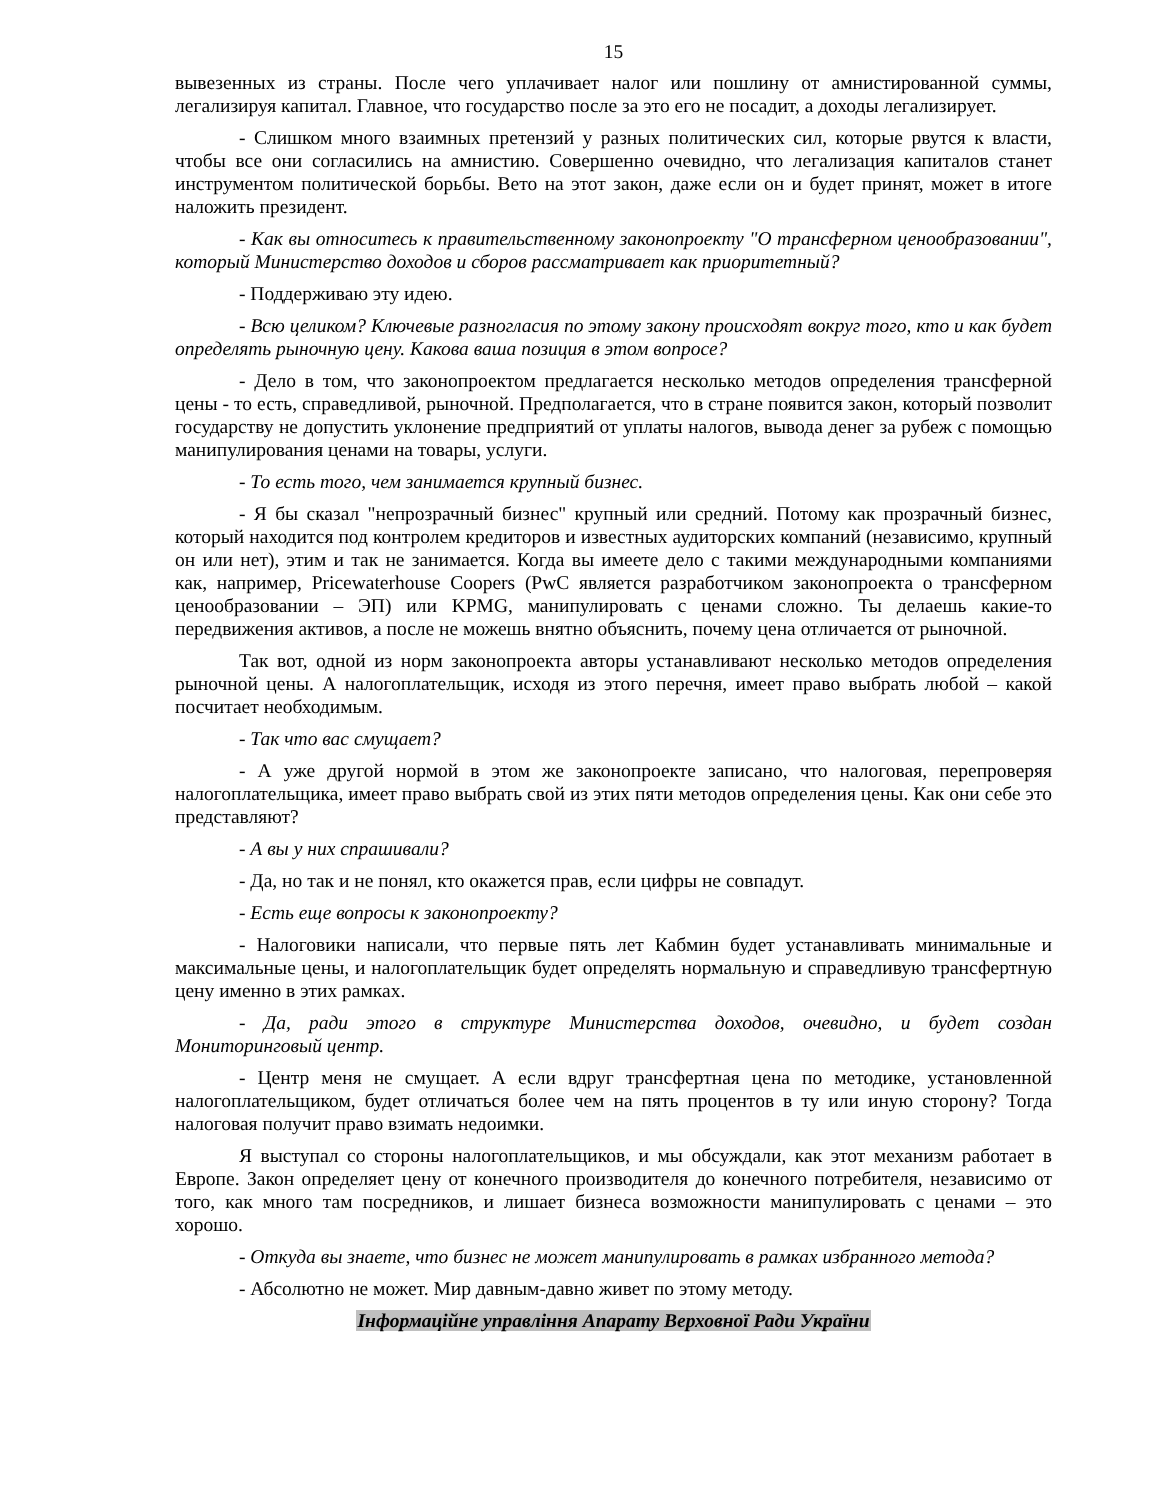15
вывезенных из страны. После чего уплачивает налог или пошлину от амнистированной суммы, легализируя капитал. Главное, что государство после за это его не посадит, а доходы легализирует.
- Слишком много взаимных претензий у разных политических сил, которые рвутся к власти, чтобы все они согласились на амнистию. Совершенно очевидно, что легализация капиталов станет инструментом политической борьбы. Вето на этот закон, даже если он и будет принят, может в итоге наложить президент.
- Как вы относитесь к правительственному законопроекту "О трансферном ценообразовании", который Министерство доходов и сборов рассматривает как приоритетный?
- Поддерживаю эту идею.
- Всю целиком? Ключевые разногласия по этому закону происходят вокруг того, кто и как будет определять рыночную цену. Какова ваша позиция в этом вопросе?
- Дело в том, что законопроектом предлагается несколько методов определения трансферной цены - то есть, справедливой, рыночной. Предполагается, что в стране появится закон, который позволит государству не допустить уклонение предприятий от уплаты налогов, вывода денег за рубеж с помощью манипулирования ценами на товары, услуги.
- То есть того, чем занимается крупный бизнес.
- Я бы сказал "непрозрачный бизнес" крупный или средний. Потому как прозрачный бизнес, который находится под контролем кредиторов и известных аудиторских компаний (независимо, крупный он или нет), этим и так не занимается. Когда вы имеете дело с такими международными компаниями как, например, Pricewaterhouse Coopers (PwC является разработчиком законопроекта о трансферном ценообразовании – ЭП) или KPMG, манипулировать с ценами сложно. Ты делаешь какие-то передвижения активов, а после не можешь внятно объяснить, почему цена отличается от рыночной.
Так вот, одной из норм законопроекта авторы устанавливают несколько методов определения рыночной цены. А налогоплательщик, исходя из этого перечня, имеет право выбрать любой – какой посчитает необходимым.
- Так что вас смущает?
- А уже другой нормой в этом же законопроекте записано, что налоговая, перепроверяя налогоплательщика, имеет право выбрать свой из этих пяти методов определения цены. Как они себе это представляют?
- А вы у них спрашивали?
- Да, но так и не понял, кто окажется прав, если цифры не совпадут.
- Есть еще вопросы к законопроекту?
- Налоговики написали, что первые пять лет Кабмин будет устанавливать минимальные и максимальные цены, и налогоплательщик будет определять нормальную и справедливую трансфертную цену именно в этих рамках.
- Да, ради этого в структуре Министерства доходов, очевидно, и будет создан Мониторинговый центр.
- Центр меня не смущает. А если вдруг трансфертная цена по методике, установленной налогоплательщиком, будет отличаться более чем на пять процентов в ту или иную сторону? Тогда налоговая получит право взимать недоимки.
Я выступал со стороны налогоплательщиков, и мы обсуждали, как этот механизм работает в Европе. Закон определяет цену от конечного производителя до конечного потребителя, независимо от того, как много там посредников, и лишает бизнеса возможности манипулировать с ценами – это хорошо.
- Откуда вы знаете, что бизнес не может манипулировать в рамках избранного метода?
- Абсолютно не может. Мир давным-давно живет по этому методу.
Інформаційне управління Апарату Верховної Ради України